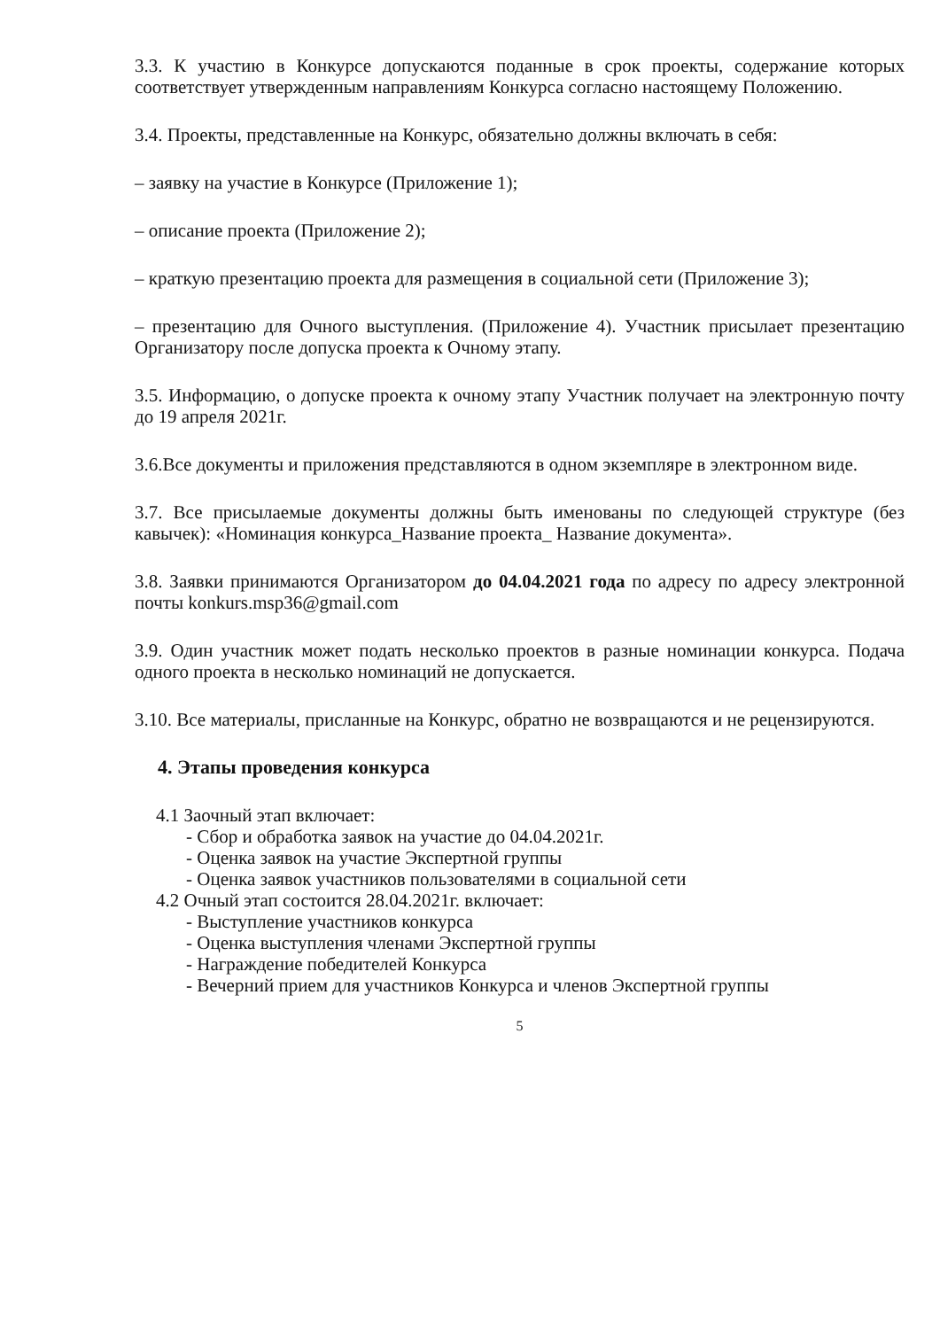3.3. К участию в Конкурсе допускаются поданные в срок проекты, содержание которых соответствует утвержденным направлениям Конкурса согласно настоящему Положению.
3.4. Проекты, представленные на Конкурс, обязательно должны включать в себя:
– заявку на участие в Конкурсе (Приложение 1);
– описание проекта (Приложение 2);
– краткую презентацию проекта для размещения в социальной сети (Приложение 3);
– презентацию для Очного выступления. (Приложение 4). Участник присылает презентацию Организатору после допуска проекта к Очному этапу.
3.5. Информацию, о допуске проекта к очному этапу Участник получает на электронную почту до 19 апреля 2021г.
3.6.Все документы и приложения представляются в одном экземпляре в электронном виде.
3.7. Все присылаемые документы должны быть именованы по следующей структуре (без кавычек): «Номинация конкурса_Название проекта_ Название документа».
3.8. Заявки принимаются Организатором до 04.04.2021 года по адресу по адресу электронной почты konkurs.msp36@gmail.com
3.9. Один участник может подать несколько проектов в разные номинации конкурса. Подача одного проекта в несколько номинаций не допускается.
3.10. Все материалы, присланные на Конкурс, обратно не возвращаются и не рецензируются.
4. Этапы проведения конкурса
4.1 Заочный этап включает:
- Сбор и обработка заявок на участие до 04.04.2021г.
- Оценка заявок на участие Экспертной группы
- Оценка заявок участников пользователями в социальной сети
4.2 Очный этап состоится 28.04.2021г. включает:
- Выступление участников конкурса
- Оценка выступления членами Экспертной группы
- Награждение победителей Конкурса
- Вечерний прием для участников Конкурса и членов Экспертной группы
5